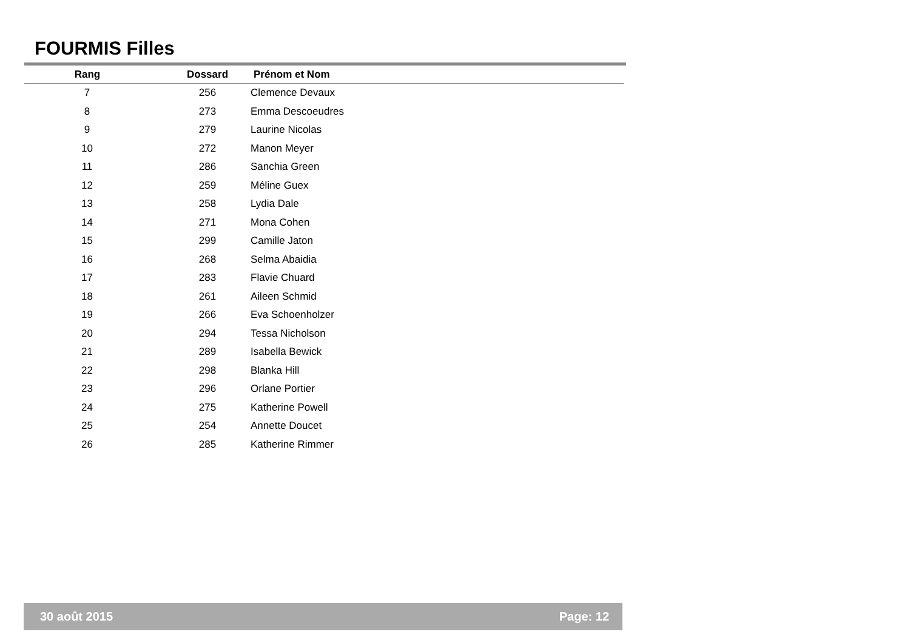FOURMIS Filles
| Rang | Dossard | Prénom et Nom |
| --- | --- | --- |
| 7 | 256 | Clemence Devaux |
| 8 | 273 | Emma Descoeudres |
| 9 | 279 | Laurine Nicolas |
| 10 | 272 | Manon Meyer |
| 11 | 286 | Sanchia Green |
| 12 | 259 | Méline Guex |
| 13 | 258 | Lydia Dale |
| 14 | 271 | Mona Cohen |
| 15 | 299 | Camille Jaton |
| 16 | 268 | Selma Abaidia |
| 17 | 283 | Flavie Chuard |
| 18 | 261 | Aileen Schmid |
| 19 | 266 | Eva Schoenholzer |
| 20 | 294 | Tessa Nicholson |
| 21 | 289 | Isabella Bewick |
| 22 | 298 | Blanka Hill |
| 23 | 296 | Orlane Portier |
| 24 | 275 | Katherine Powell |
| 25 | 254 | Annette Doucet |
| 26 | 285 | Katherine Rimmer |
30 août 2015 Page: 12